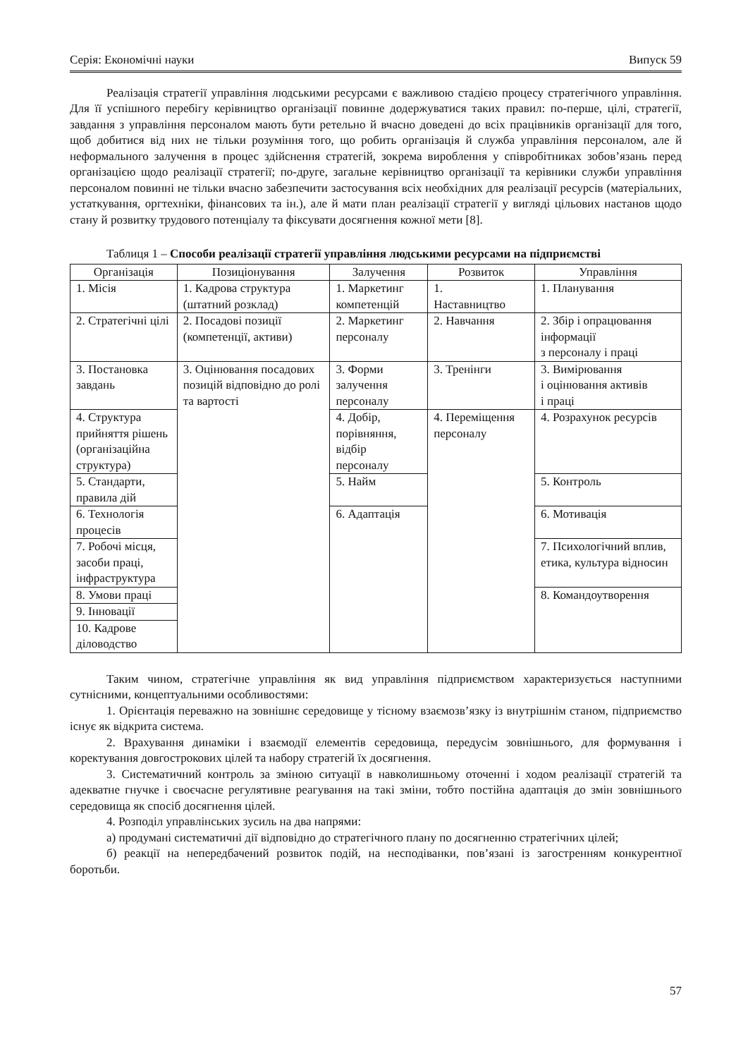Серія: Економічні науки Випуск 59
Реалізація стратегії управління людськими ресурсами є важливою стадією процесу стратегічного управління. Для її успішного перебігу керівництво організації повинне додержуватися таких правил: по-перше, цілі, стратегії, завдання з управління персоналом мають бути ретельно й вчасно доведені до всіх працівників організації для того, щоб добитися від них не тільки розуміння того, що робить організація й служба управління персоналом, але й неформального залучення в процес здійснення стратегій, зокрема вироблення у співробітниках зобов’язань перед організацією щодо реалізації стратегії; по-друге, загальне керівництво організації та керівники служби управління персоналом повинні не тільки вчасно забезпечити застосування всіх необхідних для реалізації ресурсів (матеріальних, устаткування, оргтехніки, фінансових та ін.), але й мати план реалізації стратегії у вигляді цільових настанов щодо стану й розвитку трудового потенціалу та фіксувати досягнення кожної мети [8].
Таблиця 1 – Способи реалізації стратегії управління людськими ресурсами на підприємстві
| Організація | Позиціонування | Залучення | Розвиток | Управління |
| --- | --- | --- | --- | --- |
| 1. Місія | 1. Кадрова структура (штатний розклад) | 1. Маркетинг компетенцій | 1. Наставництво | 1. Планування |
| 2. Стратегічні цілі | 2. Посадові позиції (компетенції, активи) | 2. Маркетинг персоналу | 2. Навчання | 2. Збір і опрацювання інформації з персоналу і праці |
| 3. Постановка завдань | 3. Оцінювання посадових позицій відповідно до ролі та вартості | 3. Форми залучення персоналу | 3. Тренінги | 3. Вимірювання і оцінювання активів і праці |
| 4. Структура прийняття рішень (організаційна структура) | | 4. Добір, порівняння, відбір персоналу | 4. Переміщення персоналу | 4. Розрахунок ресурсів |
| 5. Стандарти, правила дій | | 5. Найм | | 5. Контроль |
| 6. Технологія процесів | | 6. Адаптація | | 6. Мотивація |
| 7. Робочі місця, засоби праці, інфраструктура | | | | 7. Психологічний вплив, етика, культура відносин |
| 8. Умови праці | | | | 8. Командоутворення |
| 9. Інновації | | | | |
| 10. Кадрове діловодство | | | | |
Таким чином, стратегічне управління як вид управління підприємством характеризується наступними сутнісними, концептуальними особливостями:
1. Орієнтація переважно на зовнішнє середовище у тісному взаємозв’язку із внутрішнім станом, підприємство існує як відкрита система.
2. Врахування динаміки і взаємодії елементів середовища, передусім зовнішнього, для формування і коректування довгострокових цілей та набору стратегій їх досягнення.
3. Систематичний контроль за зміною ситуації в навколишньому оточенні і ходом реалізації стратегій та адекватне гнучке і своєчасне регулятивне реагування на такі зміни, тобто постійна адаптація до змін зовнішнього середовища як спосіб досягнення цілей.
4. Розподіл управлінських зусиль на два напрями:
а) продумані систематичні дії відповідно до стратегічного плану по досягненню стратегічних цілей;
б) реакції на непередбачений розвиток подій, на несподіванки, пов’язані із загостренням конкурентної боротьби.
57